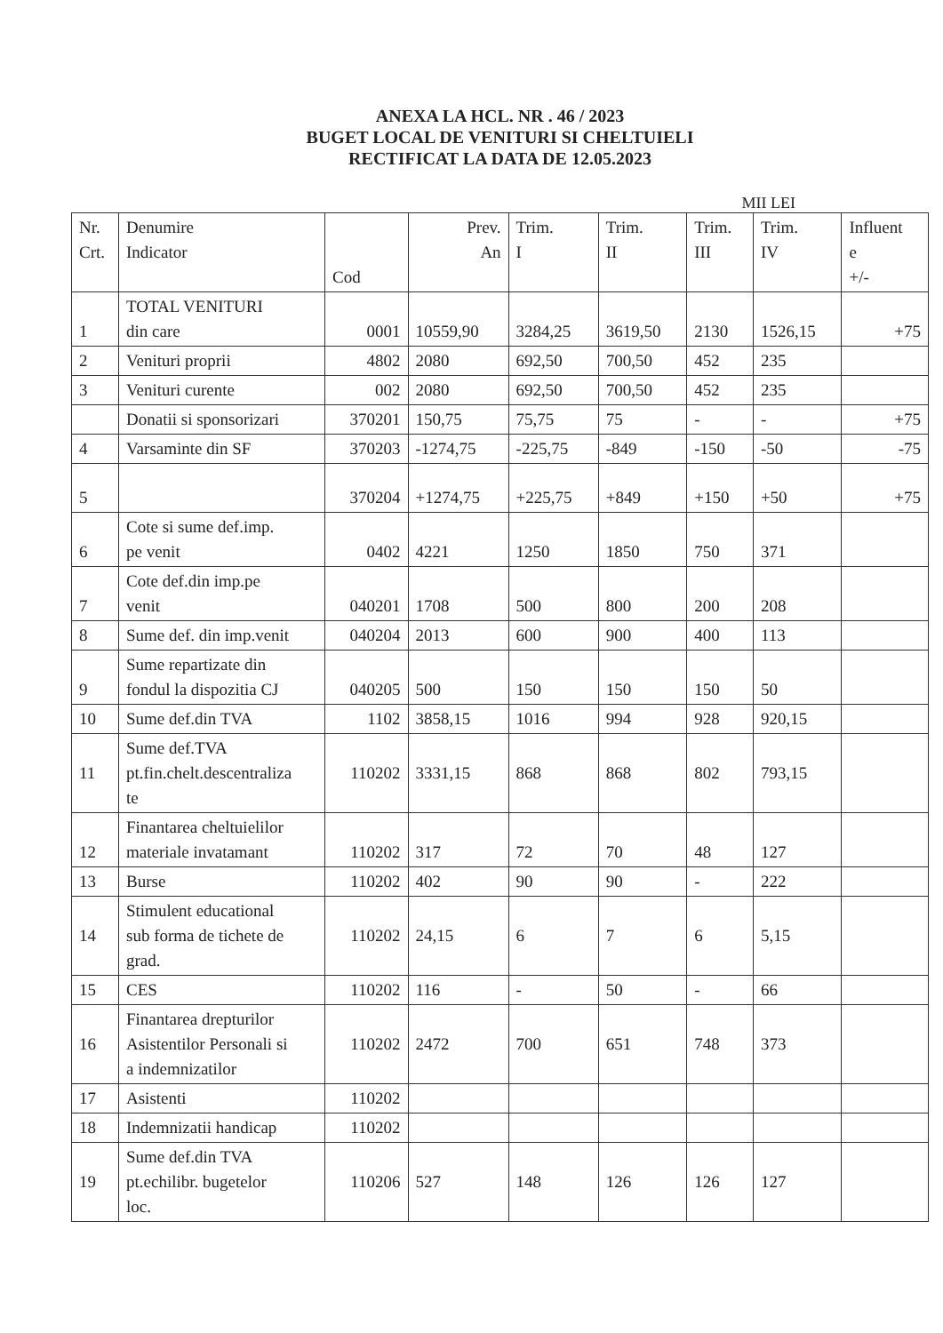ANEXA LA HCL. NR . 46 / 2023
BUGET LOCAL DE VENITURI SI CHELTUIELI
RECTIFICAT LA DATA DE 12.05.2023
MII LEI
| Nr. Crt. | Denumire Indicator | Cod | Prev. An | Trim. I | Trim. II | Trim. III | Trim. IV | Influent e +/- |
| --- | --- | --- | --- | --- | --- | --- | --- | --- |
| 1 | TOTAL VENITURI din care | 0001 | 10559,90 | 3284,25 | 3619,50 | 2130 | 1526,15 | +75 |
| 2 | Venituri proprii | 4802 | 2080 | 692,50 | 700,50 | 452 | 235 | |
| 3 | Venituri curente | 002 | 2080 | 692,50 | 700,50 | 452 | 235 | |
| | Donatii si sponsorizari | 370201 | 150,75 | 75,75 | 75 | - | - | +75 |
| 4 | Varsaminte din SF | 370203 | -1274,75 | -225,75 | -849 | -150 | -50 | -75 |
| 5 | | 370204 | +1274,75 | +225,75 | +849 | +150 | +50 | +75 |
| 6 | Cote si sume def.imp. pe venit | 0402 | 4221 | 1250 | 1850 | 750 | 371 | |
| 7 | Cote def.din imp.pe venit | 040201 | 1708 | 500 | 800 | 200 | 208 | |
| 8 | Sume def. din imp.venit | 040204 | 2013 | 600 | 900 | 400 | 113 | |
| 9 | Sume repartizate din fondul la dispozitia CJ | 040205 | 500 | 150 | 150 | 150 | 50 | |
| 10 | Sume def.din TVA | 1102 | 3858,15 | 1016 | 994 | 928 | 920,15 | |
| 11 | Sume def.TVA pt.fin.chelt.descentraliza te | 110202 | 3331,15 | 868 | 868 | 802 | 793,15 | |
| 12 | Finantarea cheltuielilor materiale invatamant | 110202 | 317 | 72 | 70 | 48 | 127 | |
| 13 | Burse | 110202 | 402 | 90 | 90 | - | 222 | |
| 14 | Stimulent educational sub forma de tichete de grad. | 110202 | 24,15 | 6 | 7 | 6 | 5,15 | |
| 15 | CES | 110202 | 116 | - | 50 | - | 66 | |
| 16 | Finantarea drepturilor Asistentilor Personali si a indemnizatilor | 110202 | 2472 | 700 | 651 | 748 | 373 | |
| 17 | Asistenti | 110202 | | | | | | |
| 18 | Indemnizatii handicap | 110202 | | | | | | |
| 19 | Sume def.din TVA pt.echilibr. bugetelor loc. | 110206 | 527 | 148 | 126 | 126 | 127 | |